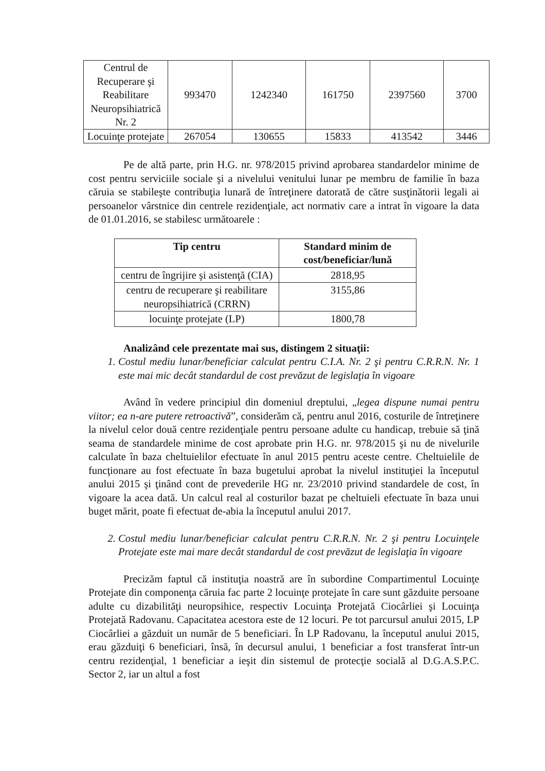| Centrul de Recuperare şi Reabilitare Neuropsihiatrică Nr. 2 | 993470 | 1242340 | 161750 | 2397560 | 3700 |
| Locuinţe protejate | 267054 | 130655 | 15833 | 413542 | 3446 |
Pe de altă parte, prin H.G. nr. 978/2015 privind aprobarea standardelor minime de cost pentru serviciile sociale şi a nivelului venitului lunar pe membru de familie în baza căruia se stabileşte contribuţia lunară de întreţinere datorată de către susţinătorii legali ai persoanelor vârstnice din centrele rezidenţiale, act normativ care a intrat în vigoare la data de 01.01.2016, se stabilesc următoarele :
| Tip centru | Standard minim de cost/beneficiar/lună |
| --- | --- |
| centru de îngrijire şi asistenţă (CIA) | 2818,95 |
| centru de recuperare şi reabilitare neuropsihiatrică (CRRN) | 3155,86 |
| locuinţe protejate (LP) | 1800,78 |
Analizând cele prezentate mai sus, distingem 2 situaţii:
1. Costul mediu lunar/beneficiar calculat pentru C.I.A. Nr. 2 şi pentru C.R.R.N. Nr. 1 este mai mic decât standardul de cost prevăzut de legislaţia în vigoare
Având în vedere principiul din domeniul dreptului, „legea dispune numai pentru viitor; ea n-are putere retroactivă”, considerăm că, pentru anul 2016, costurile de întreţinere la nivelul celor două centre rezidenţiale pentru persoane adulte cu handicap, trebuie să ţină seama de standardele minime de cost aprobate prin H.G. nr. 978/2015 şi nu de nivelurile calculate în baza cheltuielilor efectuate în anul 2015 pentru aceste centre. Cheltuielile de funcţionare au fost efectuate în baza bugetului aprobat la nivelul instituţiei la începutul anului 2015 şi ţinând cont de prevederile HG nr. 23/2010 privind standardele de cost, în vigoare la acea dată. Un calcul real al costurilor bazat pe cheltuieli efectuate în baza unui buget mărit, poate fi efectuat de-abia la începutul anului 2017.
2. Costul mediu lunar/beneficiar calculat pentru C.R.R.N. Nr. 2 şi pentru Locuinţele Protejate este mai mare decât standardul de cost prevăzut de legislaţia în vigoare
Precizăm faptul că instituţia noastră are în subordine Compartimentul Locuinţe Protejate din componenţa căruia fac parte 2 locuinţe protejate în care sunt găzduite persoane adulte cu dizabilităţi neuropsihice, respectiv Locuinţa Protejată Ciocârliei şi Locuinţa Protejată Radovanu. Capacitatea acestora este de 12 locuri. Pe tot parcursul anului 2015, LP Ciocârliei a găzduit un număr de 5 beneficiari. În LP Radovanu, la începutul anului 2015, erau găzduiţi 6 beneficiari, însă, în decursul anului, 1 beneficiar a fost transferat într-un centru rezidenţial, 1 beneficiar a ieşit din sistemul de protecţie socială al D.G.A.S.P.C. Sector 2, iar un altul a fost